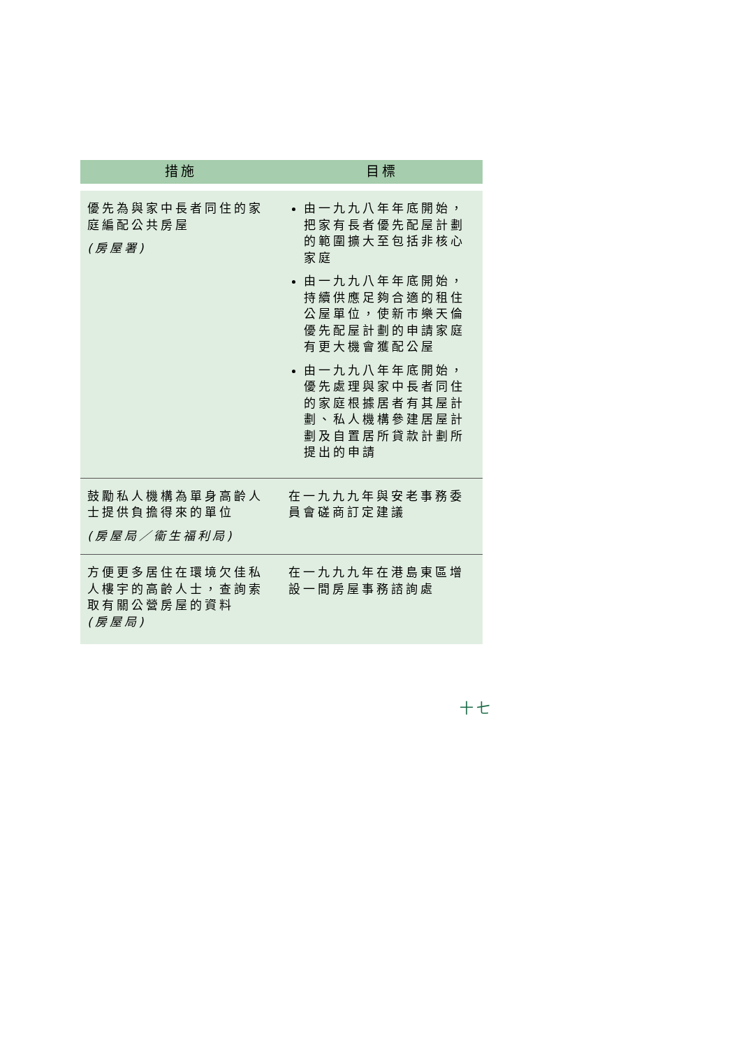| 措施 | 目標 |
| --- | --- |
| 優先為與家中長者同住的家庭編配公共房屋 (房屋署) | 由一九九八年年底開始，把家有長者優先配屋計劃的範圍擴大至包括非核心家庭 由一九九八年年底開始，持續供應足夠合適的租住公屋單位，使新市樂天倫優先配屋計劃的申請家庭有更大機會獲配公屋 由一九九八年年底開始，優先處理與家中長者同住的家庭根據居者有其屋計劃、私人機構參建居屋計劃及自置居所貸款計劃所提出的申請 |
| 鼓勵私人機構為單身高齡人士提供負擔得來的單位 (房屋局／衞生福利局) | 在一九九九年與安老事務委員會磋商訂定建議 |
| 方便更多居住在環境欠佳私人樓宇的高齡人士，查詢索取有關公營房屋的資料 (房屋局) | 在一九九九年在港島東區增設一間房屋事務諮詢處 |
十七